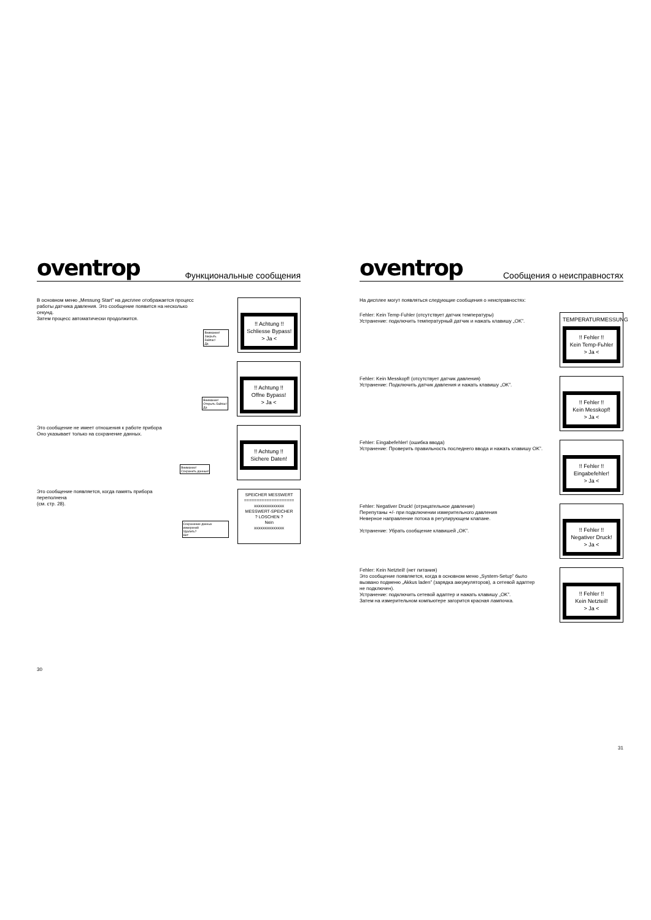oventrop Функциональные сообщения
В основном меню „Messung Start” на дисплее отображается процесс
работы датчика давления. Это сообщение появится на несколько секунд.
Затем процесс автоматически продолжится.
Внимание!
Закрыть байпас!
Да
!! Achtung !!
Schliesse Bypass!
> Ja <
Внимание!
Открыть байпас!
Да
!! Achtung !!
Offne Bypass!
> Ja <
Это сообщение не имеет отношения к работе прибора
Оно указывает только на сохранение данных.
Внимание!
Сохранить данные!
!! Achtung !!
Sichere Daten!
Это сообщение появляется, когда память прибора переполнена
(см. стр. 28).
Сохранение данных измерений
Удалить?
Нет
SPEICHER MESSWERT
====================
xxxxxxxxxxxxxx
MESSWERT-SPEICHER
? LOSCHEN ?
Nein
xxxxxxxxxxxxxx
30
oventrop Сообщения о неисправностях
На дисплее могут появляться следующие сообщения о неисправностях:
Fehler: Kein Temp-Fuhler (отсутствует датчик температуры)
Устранение: подключить температурный датчик и нажать клавишу „OK”.
TEMPERATURMESSUNG
!! Fehler !!
Kein Temp-Fьhler
> Ja <
Fehler: Kein Messkopf! (отсутствует датчик давления)
Устранение: Подключить датчик давления и нажать клавишу „OK”.
!! Fehler !!
Kein Messkopf!
> Ja <
Fehler: Eingabefehler! (ошибка ввода)
Устранение: Проверить правильность последнего ввода и нажать клавишу OK”.
!! Fehler !!
Eingabefehler!
> Ja <
Fehler: Negativer Druck! (отрицательное давление)
Перепутаны +/- при подключении измерительного давления
Неверное направление потока в регулирующем клапане.
Устранение: Убрать сообщение клавишей „OK”.
!! Fehler !!
Negativer Druck!
> Ja <
Fehler: Kein Netzteil! (нет питания)
Это сообщение появляется, когда в основном меню „System-Setup” было
вызвано подменю „Akkus laden” (зарядка аккумуляторов), а сетевой адаптер
не подключен).
Устранение: подключить сетевой адаптер и нажать клавишу „OK”.
Затем на измерительном компьютере загорится красная лампочка.
!! Fehler !!
Kein Netzteil!
> Ja <
31